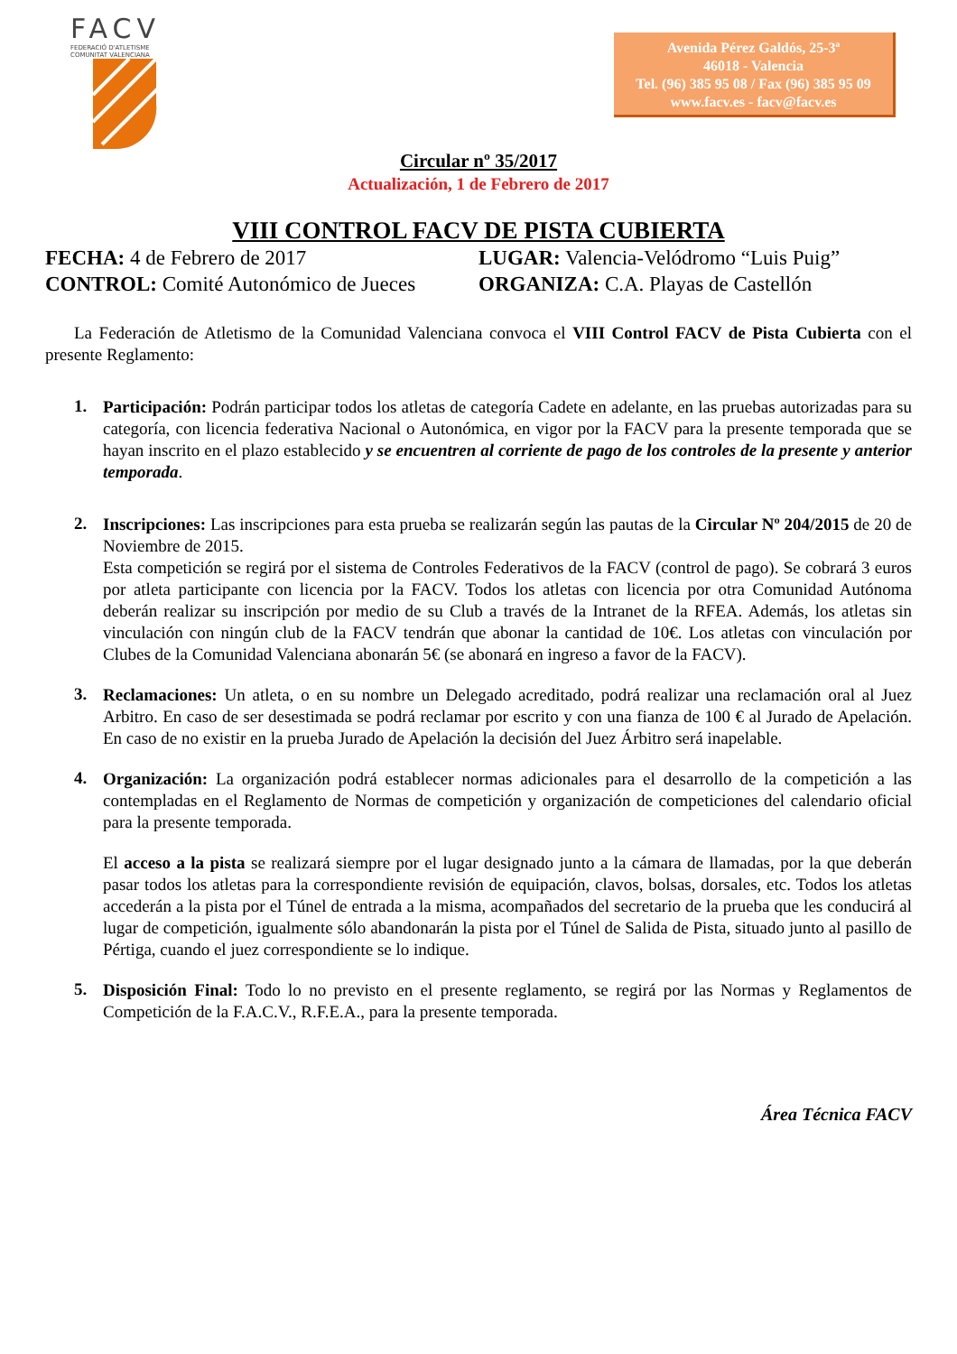FACV
FEDERACIÓ D'ATLETISME
COMUNITAT VALENCIANA
Avenida Pérez Galdós, 25-3ª
46018 - Valencia
Tel. (96) 385 95 08 / Fax (96) 385 95 09
www.facv.es - facv@facv.es
Circular nº 35/2017
Actualización, 1 de Febrero de 2017
VIII CONTROL FACV DE PISTA CUBIERTA
FECHA: 4 de Febrero de 2017 LUGAR: Valencia-Velódromo “Luis Puig”
CONTROL: Comité Autonómico de Jueces ORGANIZA: C.A. Playas de Castellón
La Federación de Atletismo de la Comunidad Valenciana convoca el VIII Control FACV de Pista Cubierta con el presente Reglamento:
1.
Participación: Podrán participar todos los atletas de categoría Cadete en adelante, en las pruebas autorizadas para su categoría, con licencia federativa Nacional o Autonómica, en vigor por la FACV para la presente temporada que se hayan inscrito en el plazo establecido y se encuentren al corriente de pago de los controles de la presente y anterior temporada.
2.
Inscripciones: Las inscripciones para esta prueba se realizarán según las pautas de la Circular Nº 204/2015 de 20 de Noviembre de 2015.
Esta competición se regirá por el sistema de Controles Federativos de la FACV (control de pago). Se cobrará 3 euros por atleta participante con licencia por la FACV. Todos los atletas con licencia por otra Comunidad Autónoma deberán realizar su inscripción por medio de su Club a través de la Intranet de la RFEA. Además, los atletas sin vinculación con ningún club de la FACV tendrán que abonar la cantidad de 10€. Los atletas con vinculación por Clubes de la Comunidad Valenciana abonarán 5€ (se abonará en ingreso a favor de la FACV).
3.
Reclamaciones: Un atleta, o en su nombre un Delegado acreditado, podrá realizar una reclamación oral al Juez Arbitro. En caso de ser desestimada se podrá reclamar por escrito y con una fianza de 100 € al Jurado de Apelación. En caso de no existir en la prueba Jurado de Apelación la decisión del Juez Árbitro será inapelable.
4.
Organización: La organización podrá establecer normas adicionales para el desarrollo de la competición a las contempladas en el Reglamento de Normas de competición y organización de competiciones del calendario oficial para la presente temporada.
El acceso a la pista se realizará siempre por el lugar designado junto a la cámara de llamadas, por la que deberán pasar todos los atletas para la correspondiente revisión de equipación, clavos, bolsas, dorsales, etc. Todos los atletas accederán a la pista por el Túnel de entrada a la misma, acompañados del secretario de la prueba que les conducirá al lugar de competición, igualmente sólo abandonarán la pista por el Túnel de Salida de Pista, situado junto al pasillo de Pértiga, cuando el juez correspondiente se lo indique.
5.
Disposición Final: Todo lo no previsto en el presente reglamento, se regirá por las Normas y Reglamentos de Competición de la F.A.C.V., R.F.E.A., para la presente temporada.
Área Técnica FACV